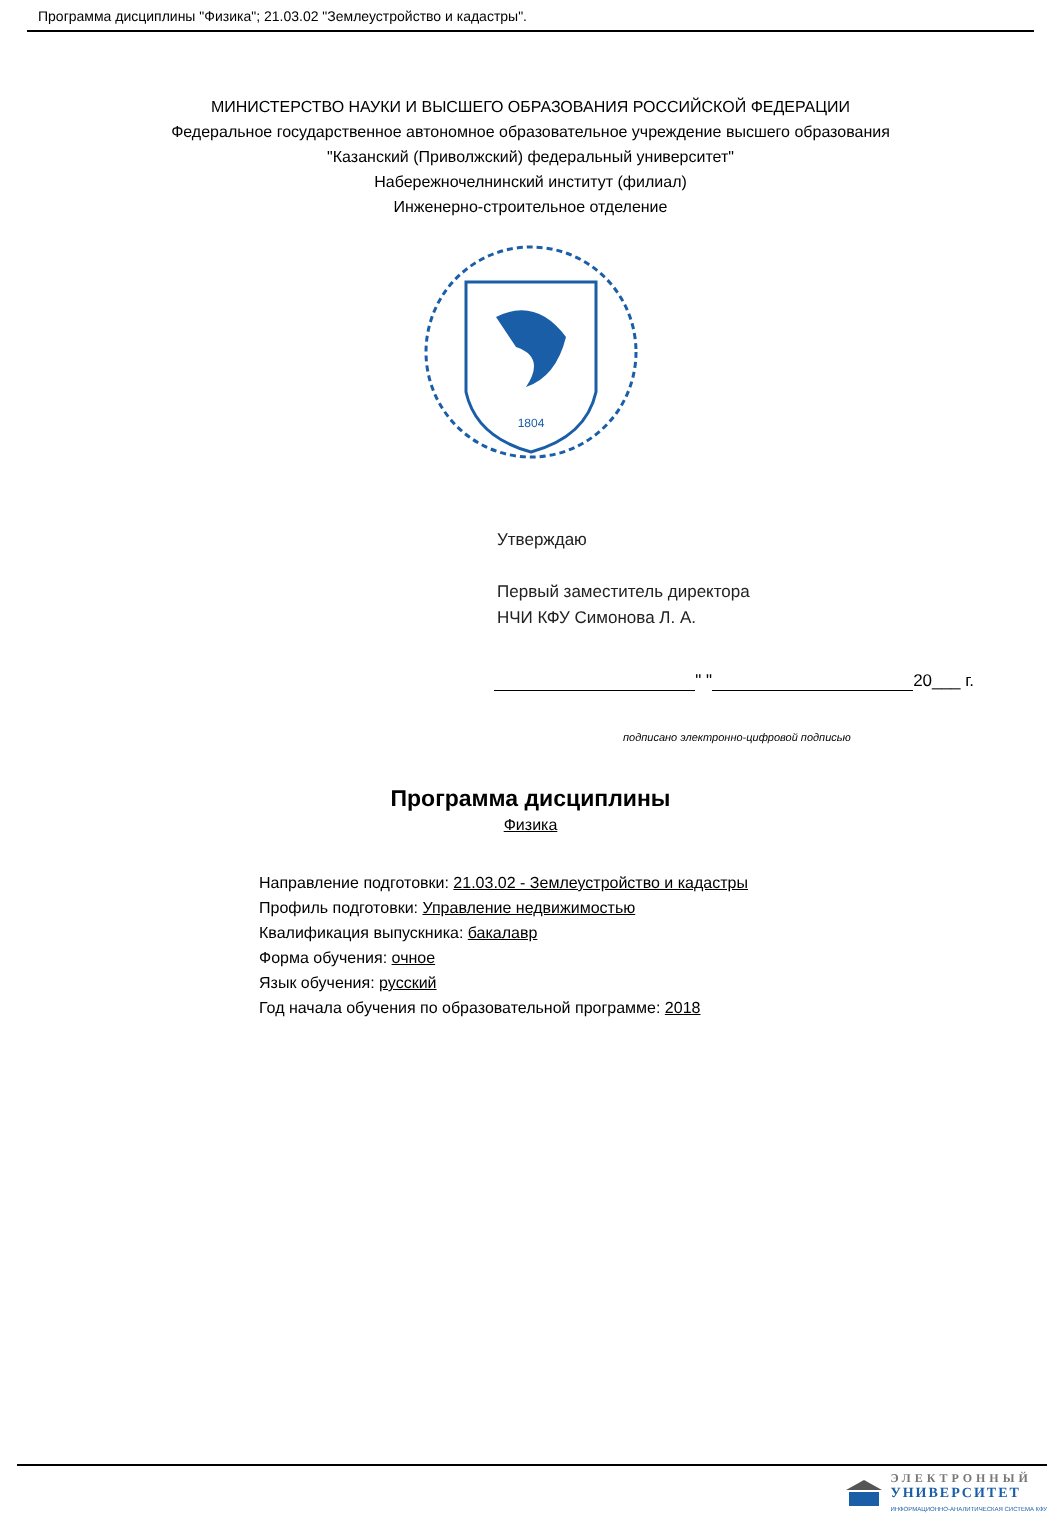Программа дисциплины "Физика"; 21.03.02 "Землеустройство и кадастры".
МИНИСТЕРСТВО НАУКИ И ВЫСШЕГО ОБРАЗОВАНИЯ РОССИЙСКОЙ ФЕДЕРАЦИИ
Федеральное государственное автономное образовательное учреждение высшего образования
"Казанский (Приволжский) федеральный университет"
Набережночелнинский институт (филиал)
Инженерно-строительное отделение
1804
Утверждаю
Первый заместитель директора
НЧИ КФУ Симонова Л. А.
" " 20___ г.
подписано электронно-цифровой подписью
Программа дисциплины
Физика
Направление подготовки: 21.03.02 - Землеустройство и кадастры
Профиль подготовки: Управление недвижимостью
Квалификация выпускника: бакалавр
Форма обучения: очное
Язык обучения: русский
Год начала обучения по образовательной программе: 2018
ЭЛЕКТРОННЫЙ
УНИВЕРСИТЕТ
ИНФОРМАЦИОННО-АНАЛИТИЧЕСКАЯ СИСТЕМА КФУ